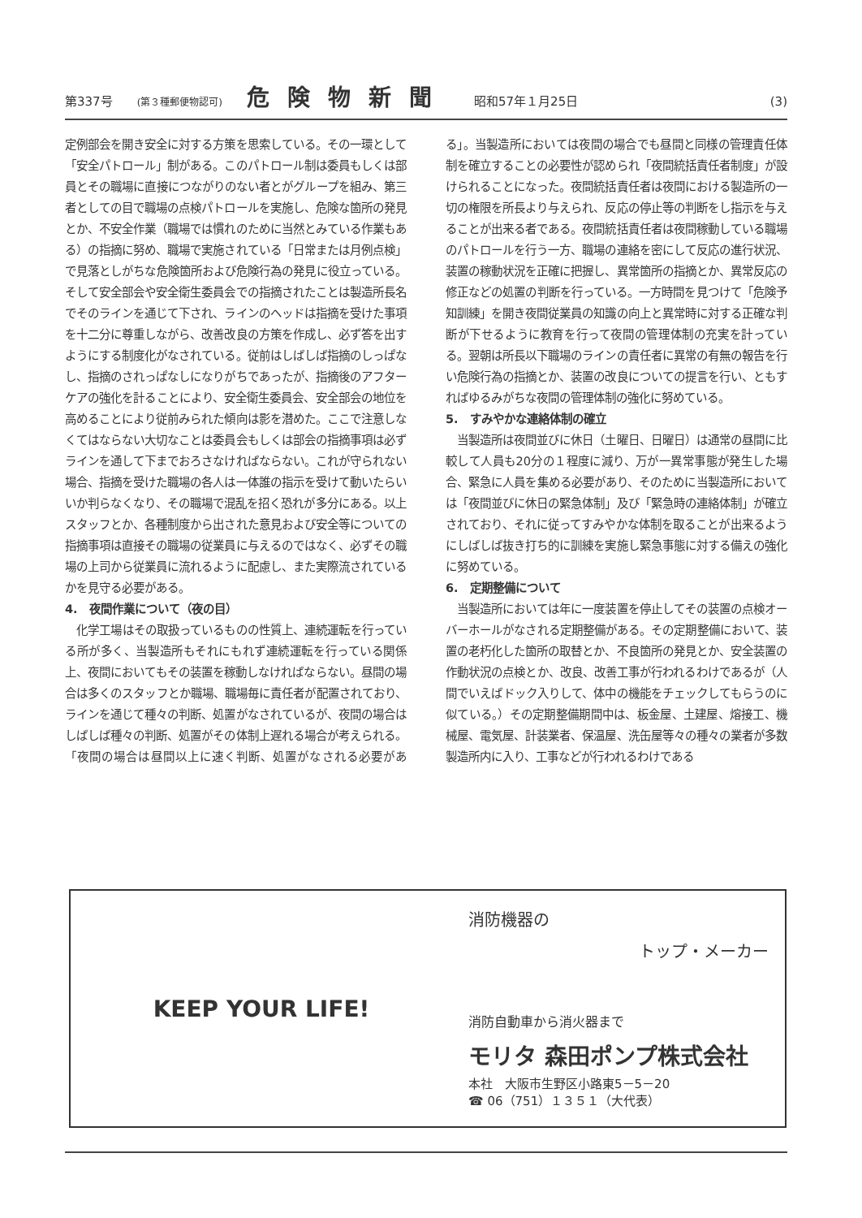第337号 (第３種郵便物認可) 危険物新聞 昭和57年１月25日 (3)
定例部会を開き安全に対する方策を思索している。その一環として「安全パトロール」制がある。このパトロール制は委員もしくは部員とその職場に直接につながりのない者とがグループを組み、第三者としての目で職場の点検パトロールを実施し、危険な箇所の発見とか、不安全作業（職場では慣れのために当然とみている作業もある）の指摘に努め、職場で実施されている「日常または月例点検」で見落としがちな危険箇所および危険行為の発見に役立っている。そして安全部会や安全衛生委員会での指摘されたことは製造所長名でそのラインを通じて下され、ラインのヘッドは指摘を受けた事項を十二分に尊重しながら、改善改良の方策を作成し、必ず答を出すようにする制度化がなされている。従前はしばしば指摘のしっぱなし、指摘のされっぱなしになりがちであったが、指摘後のアフターケアの強化を計ることにより、安全衛生委員会、安全部会の地位を高めることにより従前みられた傾向は影を潜めた。ここで注意しなくてはならない大切なことは委員会もしくは部会の指摘事項は必ずラインを通して下までおろさなければならない。これが守られない場合、指摘を受けた職場の各人は一体誰の指示を受けて動いたらいいか判らなくなり、その職場で混乱を招く恐れが多分にある。以上スタッフとか、各種制度から出された意見および安全等についての指摘事項は直接その職場の従業員に与えるのではなく、必ずその職場の上司から従業員に流れるように配慮し、また実際流されているかを見守る必要がある。
4.　夜間作業について（夜の目）
　化学工場はその取扱っているものの性質上、連続運転を行っている所が多く、当製造所もそれにもれず連続運転を行っている関係上、夜間においてもその装置を稼動しなければならない。昼間の場合は多くのスタッフとか職場、職場毎に責任者が配置されており、ラインを通じて種々の判断、処置がなされているが、夜間の場合はしばしば種々の判断、処置がその体制上遅れる場合が考えられる。「夜間の場合は昼間以上に速く判断、処置がなされる必要がある」。当製造所においては夜間の場合でも昼間と同様の管理責任体制を確立することの必要性が認められ「夜間統括責任者制度」が設けられることになった。夜間統括責任者は夜間における製造所の一切の権限を所長より与えられ、反応の停止等の判断をし指示を与えることが出来る者である。夜間統括責任者は夜間稼動している職場のパトロールを行う一方、職場の連絡を密にして反応の進行状況、装置の稼動状況を正確に把握し、異常箇所の指摘とか、異常反応の修正などの処置の判断を行っている。一方時間を見つけて「危険予知訓練」を開き夜間従業員の知識の向上と異常時に対する正確な判断が下せるように教育を行って夜間の管理体制の充実を計っている。翌朝は所長以下職場のラインの責任者に異常の有無の報告を行い危険行為の指摘とか、装置の改良についての提言を行い、ともすればゆるみがちな夜間の管理体制の強化に努めている。
5.　すみやかな連絡体制の確立
　当製造所は夜間並びに休日（土曜日、日曜日）は通常の昼間に比較して人員も20分の１程度に減り、万が一異常事態が発生した場合、緊急に人員を集める必要があり、そのために当製造所においては「夜間並びに休日の緊急体制」及び「緊急時の連絡体制」が確立されており、それに従ってすみやかな体制を取ることが出来るようにしばしば抜き打ち的に訓練を実施し緊急事態に対する備えの強化に努めている。
6.　定期整備について
　当製造所においては年に一度装置を停止してその装置の点検オーバーホールがなされる定期整備がある。その定期整備において、装置の老朽化した箇所の取替とか、不良箇所の発見とか、安全装置の作動状況の点検とか、改良、改善工事が行われるわけであるが（人間でいえばドック入りして、体中の機能をチェックしてもらうのに似ている。）その定期整備期間中は、板金屋、土建屋、熔接工、機械屋、電気屋、計装業者、保温屋、洗缶屋等々の種々の業者が多数製造所内に入り、工事などが行われるわけである
KEEP YOUR LIFE!
消防機器の
トップ・メーカー
消防自動車から消火器まで
モリタ 森田ポンプ株式会社
本社　大阪市生野区小路東5－5－20
☎ 06（751）１３５１（大代表）